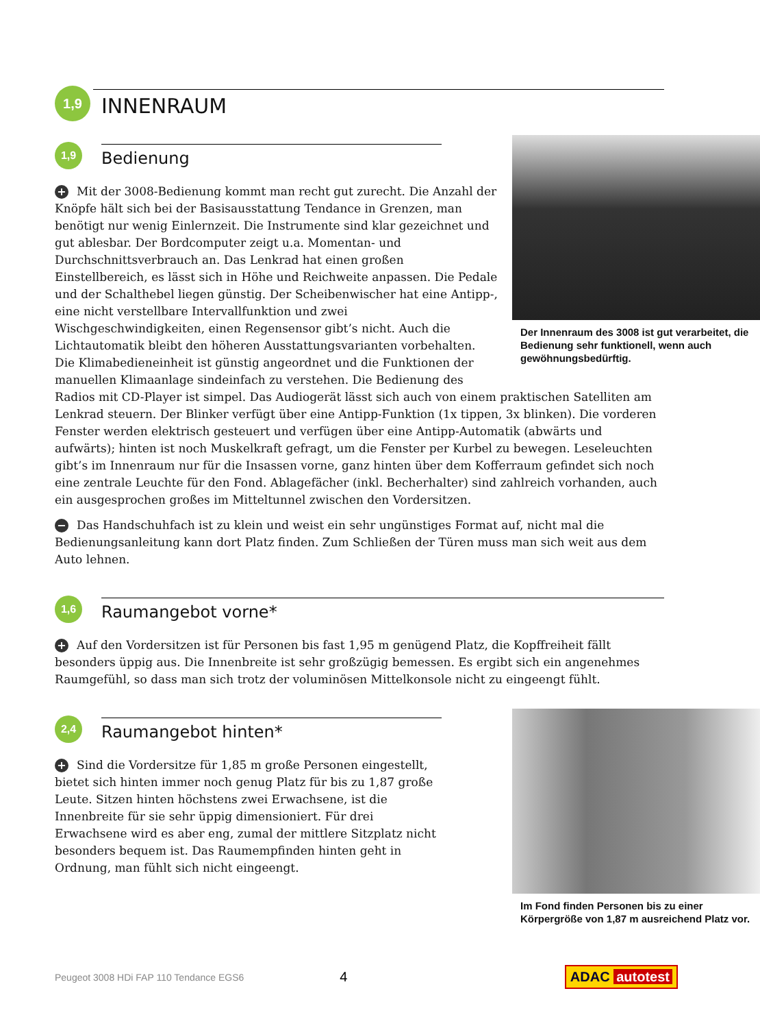1,9
INNENRAUM
1,9
Bedienung
Der Innenraum des 3008 ist gut verarbeitet, die Bedienung sehr funktionell, wenn auch gewöhnungsbedürftig.
+ Mit der 3008-Bedienung kommt man recht gut zurecht. Die Anzahl der Knöpfe hält sich bei der Basisausstattung Tendance in Grenzen, man benötigt nur wenig Einlernzeit. Die Instrumente sind klar gezeichnet und gut ablesbar. Der Bordcomputer zeigt u.a. Momentan- und Durchschnittsverbrauch an. Das Lenkrad hat einen großen Einstellbereich, es lässt sich in Höhe und Reichweite anpassen. Die Pedale und der Schalthebel liegen günstig. Der Scheibenwischer hat eine Antipp-, eine nicht verstellbare Intervallfunktion und zwei Wischgeschwindigkeiten, einen Regensensor gibt’s nicht. Auch die Lichtautomatik bleibt den höheren Ausstattungsvarianten vorbehalten. Die Klimabedieneinheit ist günstig angeordnet und die Funktionen der manuellen Klimaanlage sindeinfach zu verstehen. Die Bedienung des Radios mit CD-Player ist simpel. Das Audiogerät lässt sich auch von einem praktischen Satelliten am Lenkrad steuern. Der Blinker verfügt über eine Antipp-Funktion (1x tippen, 3x blinken). Die vorderen Fenster werden elektrisch gesteuert und verfügen über eine Antipp-Automatik (abwärts und aufwärts); hinten ist noch Muskelkraft gefragt, um die Fenster per Kurbel zu bewegen. Leseleuchten gibt’s im Innenraum nur für die Insassen vorne, ganz hinten über dem Kofferraum gefindet sich noch eine zentrale Leuchte für den Fond. Ablagefächer (inkl. Becherhalter) sind zahlreich vorhanden, auch ein ausgesprochen großes im Mitteltunnel zwischen den Vordersitzen.
− Das Handschuhfach ist zu klein und weist ein sehr ungünstiges Format auf, nicht mal die Bedienungsanleitung kann dort Platz finden. Zum Schließen der Türen muss man sich weit aus dem Auto lehnen.
1,6
Raumangebot vorne*
+ Auf den Vordersitzen ist für Personen bis fast 1,95 m genügend Platz, die Kopffreiheit fällt besonders üppig aus. Die Innenbreite ist sehr großzügig bemessen. Es ergibt sich ein angenehmes Raumgefühl, so dass man sich trotz der voluminösen Mittelkonsole nicht zu eingeengt fühlt.
2,4
Raumangebot hinten*
Im Fond finden Personen bis zu einer Körpergröße von 1,87 m ausreichend Platz vor.
+ Sind die Vordersitze für 1,85 m große Personen eingestellt, bietet sich hinten immer noch genug Platz für bis zu 1,87 große Leute. Sitzen hinten höchstens zwei Erwachsene, ist die Innenbreite für sie sehr üppig dimensioniert. Für drei Erwachsene wird es aber eng, zumal der mittlere Sitzplatz nicht besonders bequem ist. Das Raumempfinden hinten geht in Ordnung, man fühlt sich nicht eingeengt.
Peugeot 3008 HDi FAP 110 Tendance EGS6 4 ADAC autotest